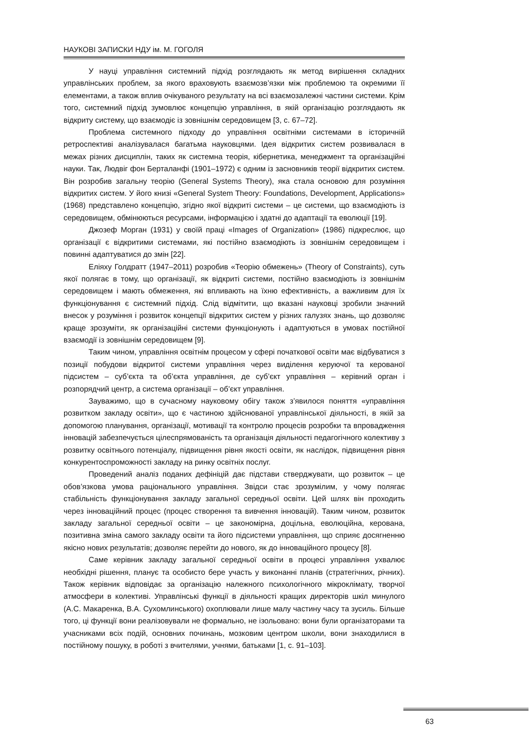НАУКОВІ ЗАПИСКИ НДУ ім. М. ГОГОЛЯ
У науці управління системний підхід розглядають як метод вирішення складних управлінських проблем, за якого враховують взаємозв’язки між проблемою та окремими її елементами, а також вплив очікуваного результату на всі взаємозалежні частини системи. Крім того, системний підхід зумовлює концепцію управління, в якій організацію розглядають як відкриту систему, що взаємодіє із зовнішнім середовищем [3, с. 67–72].
Проблема системного підходу до управління освітніми системами в історичній ретроспективі аналізувалася багатьма науковцями. Ідея відкритих систем розвивалася в межах різних дисциплін, таких як системна теорія, кібернетика, менеджмент та організаційні науки. Так, Людвіг фон Берталанфі (1901–1972) є одним із засновників теорії відкритих систем. Він розробив загальну теорію (General Systems Theory), яка стала основою для розуміння відкритих систем. У його книзі «General System Theory: Foundations, Development, Applications» (1968) представлено концепцію, згідно якої відкриті системи – це системи, що взаємодіють із середовищем, обмінюються ресурсами, інформацією і здатні до адаптації та еволюції [19].
Джозеф Морган (1931) у своїй праці «Images of Organization» (1986) підкреслює, що організації є відкритими системами, які постійно взаємодіють із зовнішнім середовищем і повинні адаптуватися до змін [22].
Еліяху Голдратт (1947–2011) розробив «Теорію обмежень» (Theory of Constraints), суть якої полягає в тому, що організації, як відкриті системи, постійно взаємодіють із зовнішнім середовищем і мають обмеження, які впливають на їхню ефективність, а важливим для їх функціонування є системний підхід. Слід відмітити, що вказані науковці зробили значний внесок у розуміння і розвиток концепції відкритих систем у різних галузях знань, що дозволяє краще зрозуміти, як організаційні системи функціонують і адаптуються в умовах постійної взаємодії із зовнішнім середовищем [9].
Таким чином, управління освітнім процесом у сфері початкової освіти має відбуватися з позиції побудови відкритої системи управління через виділення керуючої та керованої підсистем – суб’єкта та об’єкта управління, де суб’єкт управління – керівний орган і розпорядчий центр, а система організації – об’єкт управління.
Зауважимо, що в сучасному науковому обігу також з’явилося поняття «управління розвитком закладу освіти», що є частиною здійснюваної управлінської діяльності, в якій за допомогою планування, організації, мотивації та контролю процесів розробки та впровадження інновацій забезпечується цілеспрямованість та організація діяльності педагогічного колективу з розвитку освітнього потенціалу, підвищення рівня якості освіти, як наслідок, підвищення рівня конкурентоспроможності закладу на ринку освітніх послуг.
Проведений аналіз поданих дефініцій дає підстави стверджувати, що розвиток – це обов’язкова умова раціонального управління. Звідси стає зрозумілим, у чому полягає стабільність функціонування закладу загальної середньої освіти. Цей шлях він проходить через інноваційний процес (процес створення та вивчення інновацій). Таким чином, розвиток закладу загальної середньої освіти – це закономірна, доцільна, еволюційна, керована, позитивна зміна самого закладу освіти та його підсистеми управління, що сприяє досягненню якісно нових результатів; дозволяє перейти до нового, як до інноваційного процесу [8].
Саме керівник закладу загальної середньої освіти в процесі управління ухвалює необхідні рішення, планує та особисто бере участь у виконанні планів (стратегічних, річних). Також керівник відповідає за організацію належного психологічного мікроклімату, творчої атмосфери в колективі. Управлінські функції в діяльності кращих директорів шкіл минулого (А.С. Макаренка, В.А. Сухомлинського) охоплювали лише малу частину часу та зусиль. Більше того, ці функції вони реалізовували не формально, не ізольовано: вони були організаторами та учасниками всіх подій, основних починань, мозковим центром школи, вони знаходилися в постійному пошуку, в роботі з вчителями, учнями, батьками [1, с. 91–103].
63